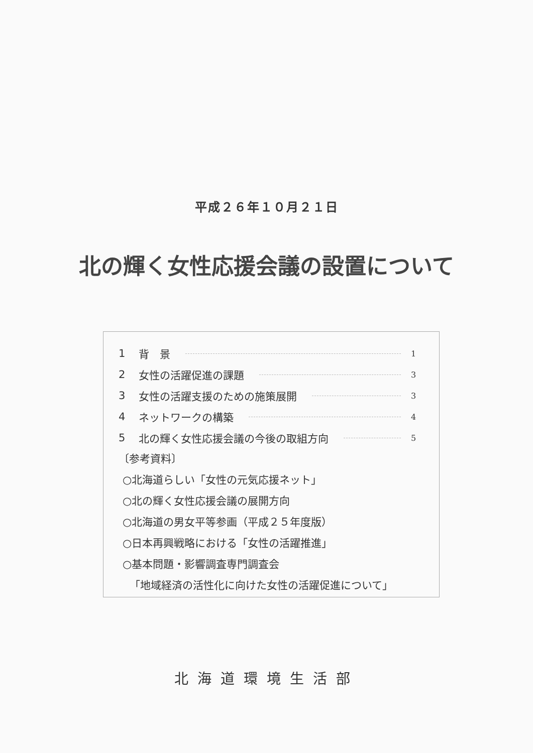平成２６年１０月２１日
北の輝く女性応援会議の設置について
1 背　景 1
2 女性の活躍促進の課題 3
3 女性の活躍支援のための施策展開 3
4 ネットワークの構築 4
5 北の輝く女性応援会議の今後の取組方向 5
〔参考資料〕
○北海道らしい「女性の元気応援ネット」
○北の輝く女性応援会議の展開方向
○北海道の男女平等参画（平成２５年度版）
○日本再興戦略における「女性の活躍推進」
○基本問題・影響調査専門調査会
「地域経済の活性化に向けた女性の活躍促進について」
北海道環境生活部